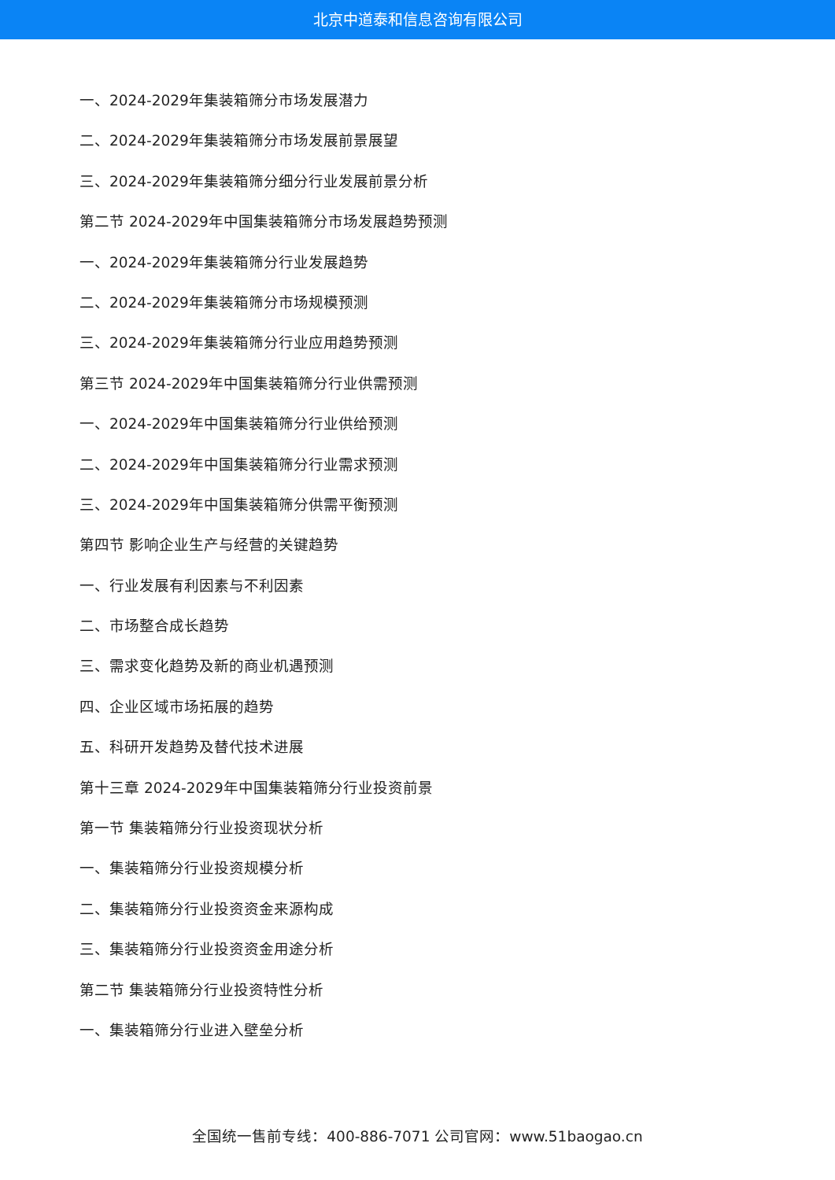北京中道泰和信息咨询有限公司
一、2024-2029年集装箱筛分市场发展潜力
二、2024-2029年集装箱筛分市场发展前景展望
三、2024-2029年集装箱筛分细分行业发展前景分析
第二节 2024-2029年中国集装箱筛分市场发展趋势预测
一、2024-2029年集装箱筛分行业发展趋势
二、2024-2029年集装箱筛分市场规模预测
三、2024-2029年集装箱筛分行业应用趋势预测
第三节 2024-2029年中国集装箱筛分行业供需预测
一、2024-2029年中国集装箱筛分行业供给预测
二、2024-2029年中国集装箱筛分行业需求预测
三、2024-2029年中国集装箱筛分供需平衡预测
第四节 影响企业生产与经营的关键趋势
一、行业发展有利因素与不利因素
二、市场整合成长趋势
三、需求变化趋势及新的商业机遇预测
四、企业区域市场拓展的趋势
五、科研开发趋势及替代技术进展
第十三章 2024-2029年中国集装箱筛分行业投资前景
第一节 集装箱筛分行业投资现状分析
一、集装箱筛分行业投资规模分析
二、集装箱筛分行业投资资金来源构成
三、集装箱筛分行业投资资金用途分析
第二节 集装箱筛分行业投资特性分析
一、集装箱筛分行业进入壁垒分析
全国统一售前专线：400-886-7071 公司官网：www.51baogao.cn